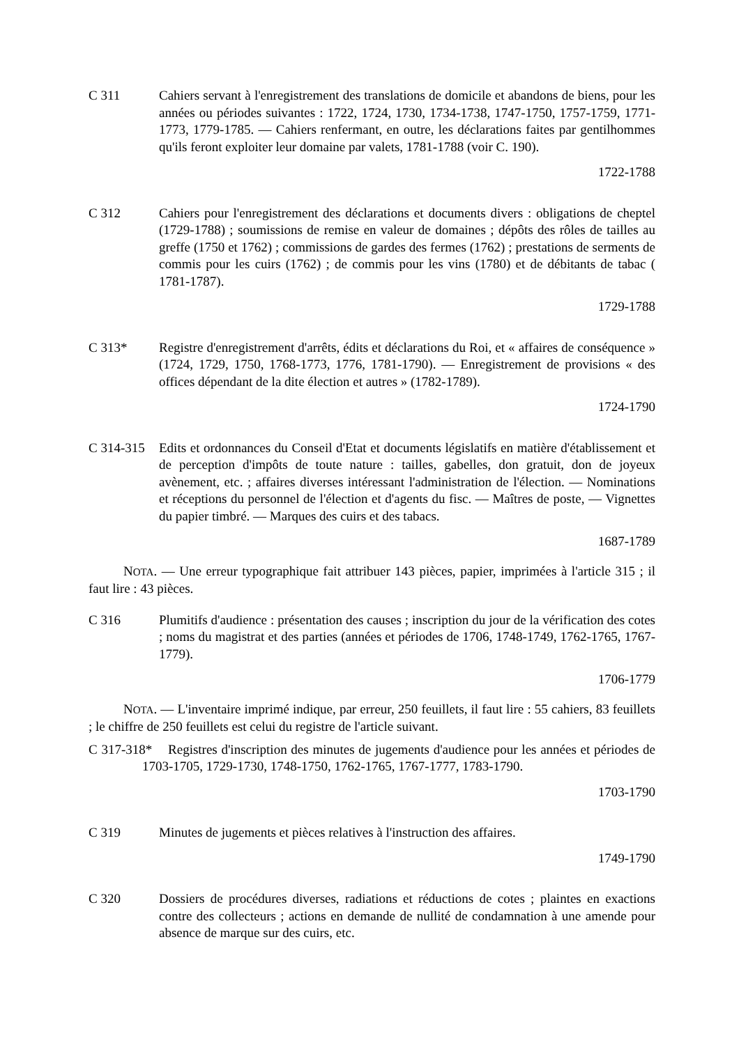C 311 Cahiers servant à l'enregistrement des translations de domicile et abandons de biens, pour les années ou périodes suivantes : 1722, 1724, 1730, 1734-1738, 1747-1750, 1757-1759, 1771-1773, 1779-1785. — Cahiers renfermant, en outre, les déclarations faites par gentilhommes qu'ils feront exploiter leur domaine par valets, 1781-1788 (voir C. 190).
1722-1788
C 312 Cahiers pour l'enregistrement des déclarations et documents divers : obligations de cheptel (1729-1788) ; soumissions de remise en valeur de domaines ; dépôts des rôles de tailles au greffe (1750 et 1762) ; commissions de gardes des fermes (1762) ; prestations de serments de commis pour les cuirs (1762) ; de commis pour les vins (1780) et de débitants de tabac ( 1781-1787).
1729-1788
C 313* Registre d'enregistrement d'arrêts, édits et déclarations du Roi, et « affaires de conséquence » (1724, 1729, 1750, 1768-1773, 1776, 1781-1790). — Enregistrement de provisions « des offices dépendant de la dite élection et autres » (1782-1789).
1724-1790
C 314-315
Edits et ordonnances du Conseil d'Etat et documents législatifs en matière d'établissement et de perception d'impôts de toute nature : tailles, gabelles, don gratuit, don de joyeux avènement, etc. ; affaires diverses intéressant l'administration de l'élection. — Nominations et réceptions du personnel de l'élection et d'agents du fisc. — Maîtres de poste, — Vignettes du papier timbré. — Marques des cuirs et des tabacs.
1687-1789
NOTA. — Une erreur typographique fait attribuer 143 pièces, papier, imprimées à l'article 315 ; il faut lire : 43 pièces.
C 316 Plumitifs d'audience : présentation des causes ; inscription du jour de la vérification des cotes ; noms du magistrat et des parties (années et périodes de 1706, 1748-1749, 1762-1765, 1767-1779).
1706-1779
NOTA. — L'inventaire imprimé indique, par erreur, 250 feuillets, il faut lire : 55 cahiers, 83 feuillets ; le chiffre de 250 feuillets est celui du registre de l'article suivant.
C 317-318* Registres d'inscription des minutes de jugements d'audience pour les années et périodes de 1703-1705, 1729-1730, 1748-1750, 1762-1765, 1767-1777, 1783-1790.
1703-1790
C 319 Minutes de jugements et pièces relatives à l'instruction des affaires.
1749-1790
C 320 Dossiers de procédures diverses, radiations et réductions de cotes ; plaintes en exactions contre des collecteurs ; actions en demande de nullité de condamnation à une amende pour absence de marque sur des cuirs, etc.